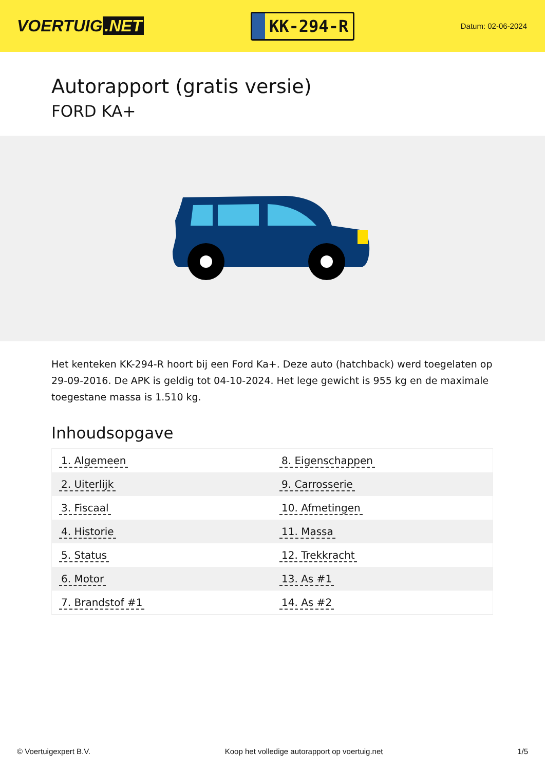VOERTUIG.NET
KK-294-R
Datum: 02-06-2024
Autorapport (gratis versie)
FORD KA+
Het kenteken KK-294-R hoort bij een Ford Ka+. Deze auto (hatchback) werd toegelaten op 29-09-2016. De APK is geldig tot 04-10-2024. Het lege gewicht is 955 kg en de maximale toegestane massa is 1.510 kg.
Inhoudsopgave
| 1. Algemeen | 8. Eigenschappen |
| 2. Uiterlijk | 9. Carrosserie |
| 3. Fiscaal | 10. Afmetingen |
| 4. Historie | 11. Massa |
| 5. Status | 12. Trekkracht |
| 6. Motor | 13. As #1 |
| 7. Brandstof #1 | 14. As #2 |
© Voertuigexpert B.V. Koop het volledige autorapport op voertuig.net 1/5